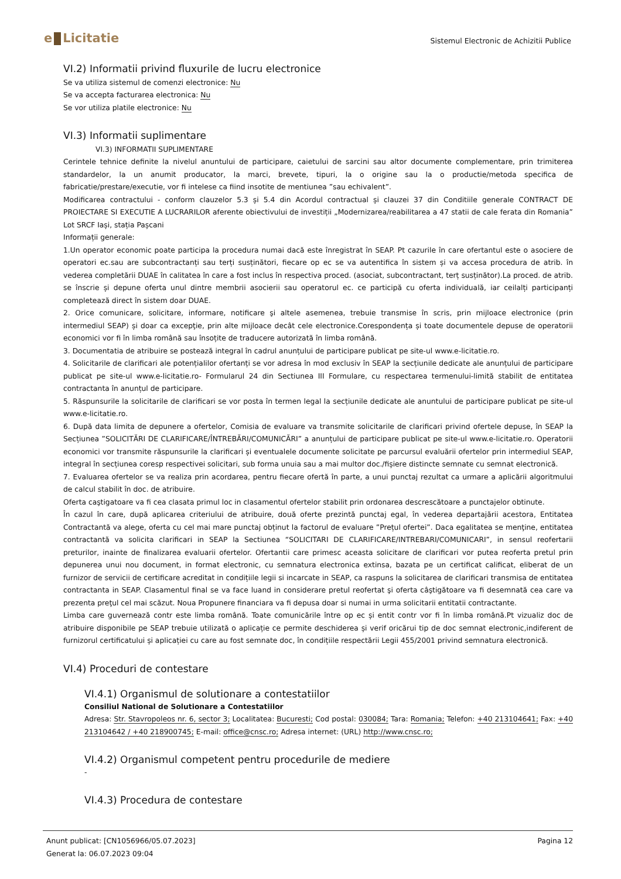e Licitatie
Sistemul Electronic de Achizitii Publice
VI.2) Informatii privind fluxurile de lucru electronice
Se va utiliza sistemul de comenzi electronice: Nu
Se va accepta facturarea electronica: Nu
Se vor utiliza platile electronice: Nu
VI.3) Informatii suplimentare
VI.3) INFORMATII SUPLIMENTARE
Cerintele tehnice definite la nivelul anuntului de participare, caietului de sarcini sau altor documente complementare, prin trimiterea standardelor, la un anumit producator, la marci, brevete, tipuri, la o origine sau la o productie/metoda specifica de fabricatie/prestare/executie, vor fi intelese ca fiind insotite de mentiunea ”sau echivalent”.
Modificarea contractului - conform clauzelor 5.3 și 5.4 din Acordul contractual și clauzei 37 din Conditiile generale CONTRACT DE PROIECTARE SI EXECUTIE A LUCRARILOR aferente obiectivului de investiții „Modernizarea/reabilitarea a 47 statii de cale ferata din Romania” Lot SRCF Iași, stația Pașcani
Informații generale:
1.Un operator economic poate participa la procedura numai dacă este înregistrat în SEAP. Pt cazurile în care ofertantul este o asociere de operatori ec.sau are subcontractanți sau terți susținători, fiecare op ec se va autentifica în sistem și va accesa procedura de atrib. în vederea completării DUAE în calitatea în care a fost inclus în respectiva proced. (asociat, subcontractant, terț susținător).La proced. de atrib. se înscrie și depune oferta unul dintre membrii asocierii sau operatorul ec. ce participă cu oferta individuală, iar ceilalți participanți completează direct în sistem doar DUAE.
2. Orice comunicare, solicitare, informare, notificare şi altele asemenea, trebuie transmise în scris, prin mijloace electronice (prin intermediul SEAP) și doar ca excepţie, prin alte mijloace decât cele electronice.Corespondența și toate documentele depuse de operatorii economici vor fi în limba română sau însoțite de traducere autorizată în limba română.
3. Documentatia de atribuire se postează integral în cadrul anunțului de participare publicat pe site-ul www.e-licitatie.ro.
4. Solicitarile de clarificari ale potențialilor ofertanți se vor adresa în mod exclusiv în SEAP la secțiunile dedicate ale anunțului de participare publicat pe site-ul www.e-licitatie.ro- Formularul 24 din Sectiunea III Formulare, cu respectarea termenului-limită stabilit de entitatea contractanta în anunțul de participare.
5. Răspunsurile la solicitarile de clarificari se vor posta în termen legal la secțiunile dedicate ale anuntului de participare publicat pe site-ul www.e-licitatie.ro.
6. După data limita de depunere a ofertelor, Comisia de evaluare va transmite solicitarile de clarificari privind ofertele depuse, în SEAP la Secțiunea ”SOLICITĂRI DE CLARIFICARE/ÎNTREBĂRI/COMUNICĂRI” a anunțului de participare publicat pe site-ul www.e-licitatie.ro. Operatorii economici vor transmite răspunsurile la clarificari și eventualele documente solicitate pe parcursul evaluării ofertelor prin intermediul SEAP, integral în secțiunea coresp respectivei solicitari, sub forma unuia sau a mai multor doc./fișiere distincte semnate cu semnat electronică.
7. Evaluarea ofertelor se va realiza prin acordarea, pentru fiecare ofertă în parte, a unui punctaj rezultat ca urmare a aplicării algoritmului de calcul stabilit în doc. de atribuire.
Oferta caştigatoare va fi cea clasata primul loc in clasamentul ofertelor stabilit prin ordonarea descrescătoare a punctajelor obtinute.
În cazul în care, după aplicarea criteriului de atribuire, două oferte prezintă punctaj egal, în vederea departajării acestora, Entitatea Contractantă va alege, oferta cu cel mai mare punctaj obținut la factorul de evaluare ”Prețul ofertei”. Daca egalitatea se menţine, entitatea contractantă va solicita clarificari in SEAP la Sectiunea “SOLICITARI DE CLARIFICARE/INTREBARI/COMUNICARI”, in sensul reofertarii preturilor, inainte de finalizarea evaluarii ofertelor. Ofertantii care primesc aceasta solicitare de clarificari vor putea reoferta pretul prin depunerea unui nou document, in format electronic, cu semnatura electronica extinsa, bazata pe un certificat calificat, eliberat de un furnizor de servicii de certificare acreditat in condițiile legii si incarcate in SEAP, ca raspuns la solicitarea de clarificari transmisa de entitatea contractanta in SEAP. Clasamentul final se va face luand in considerare pretul reofertat şi oferta câştigătoare va fi desemnată cea care va prezenta preţul cel mai scăzut. Noua Propunere financiara va fi depusa doar si numai in urma solicitarii entitatii contractante.
Limba care guvernează contr este limba română. Toate comunicările între op ec și entit contr vor fi în limba română.Pt vizualiz doc de atribuire disponibile pe SEAP trebuie utilizată o aplicație ce permite deschiderea și verif oricărui tip de doc semnat electronic,indiferent de furnizorul certificatului și aplicației cu care au fost semnate doc, în condițiile respectării Legii 455/2001 privind semnatura electronică.
VI.4) Proceduri de contestare
VI.4.1) Organismul de solutionare a contestatiilor
Consiliul National de Solutionare a Contestatiilor
Adresa: Str. Stavropoleos nr. 6, sector 3; Localitatea: Bucuresti; Cod postal: 030084; Tara: Romania; Telefon: +40 213104641; Fax: +40 213104642 / +40 218900745; E-mail: office@cnsc.ro; Adresa internet: (URL) http://www.cnsc.ro;
VI.4.2) Organismul competent pentru procedurile de mediere
-
VI.4.3) Procedura de contestare
Anunt publicat: [CN1056966/05.07.2023]
Generat la: 06.07.2023 09:04
Pagina 12